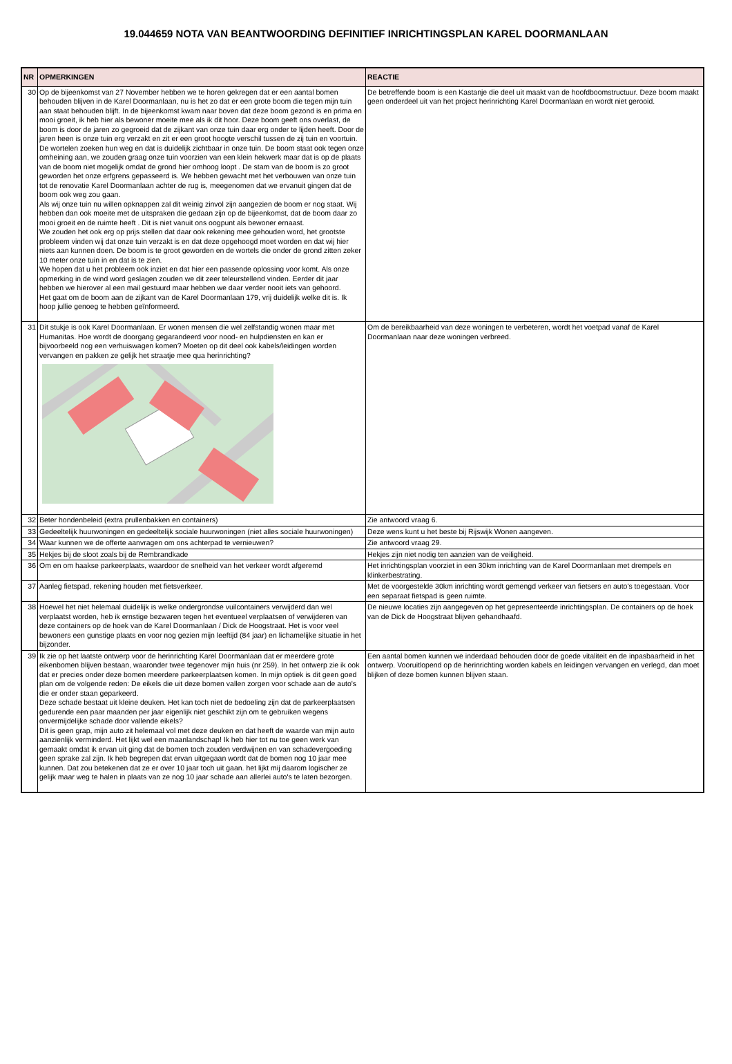19.044659 NOTA VAN BEANTWOORDING DEFINITIEF INRICHTINGSPLAN KAREL DOORMANLAAN
| NR | OPMERKINGEN | REACTIE |
| --- | --- | --- |
| 30 | Op de bijeenkomst van 27 November hebben we te horen gekregen dat er een aantal bomen behouden blijven in de Karel Doormanlaan, nu is het zo dat er een grote boom die tegen mijn tuin aan staat behouden blijft. In de bijeenkomst kwam naar boven dat deze boom gezond is en prima en mooi groeit, ik heb hier als bewoner moeite mee als ik dit hoor. Deze boom geeft ons overlast, de boom is door de jaren zo gegroeid dat de zijkant van onze tuin daar erg onder te lijden heeft. Door de jaren heen is onze tuin erg verzakt en zit er een groot hoogte verschil tussen de zij tuin en voortuin. De wortelen zoeken hun weg en dat is duidelijk zichtbaar in onze tuin. De boom staat ook tegen onze omheining aan, we zouden graag onze tuin voorzien van een klein hekwerk maar dat is op de plaats van de boom niet mogelijk omdat de grond hier omhoog loopt . De stam van de boom is zo groot geworden het onze erfgrens gepasseerd is. We hebben gewacht met het verbouwen van onze tuin tot de renovatie Karel Doormanlaan achter de rug is, meegenomen dat we ervanuit gingen dat de boom ook weg zou gaan. Als wij onze tuin nu willen opknappen zal dit weinig zinvol zijn aangezien de boom er nog staat. Wij hebben dan ook moeite met de uitspraken die gedaan zijn op de bijeenkomst, dat de boom daar zo mooi groeit en de ruimte heeft . Dit is niet vanuit ons oogpunt als bewoner ernaast. We zouden het ook erg op prijs stellen dat daar ook rekening mee gehouden word, het grootste probleem vinden wij dat onze tuin verzakt is en dat deze opgehoogd moet worden en dat wij hier niets aan kunnen doen. De boom is te groot geworden en de wortels die onder de grond zitten zeker 10 meter onze tuin in en dat is te zien. We hopen dat u het probleem ook inziet en dat hier een passende oplossing voor komt. Als onze opmerking in de wind word geslagen zouden we dit zeer teleurstellend vinden. Eerder dit jaar hebben we hierover al een mail gestuurd maar hebben we daar verder nooit iets van gehoord. Het gaat om de boom aan de zijkant van de Karel Doormanlaan 179, vrij duidelijk welke dit is. Ik hoop jullie genoeg te hebben geïnformeerd. | De betreffende boom is een Kastanje die deel uit maakt van de hoofdboomstructuur. Deze boom maakt geen onderdeel uit van het project herinrichting Karel Doormanlaan en wordt niet gerooid. |
| 31 | Dit stukje is ook Karel Doormanlaan. Er wonen mensen die wel zelfstandig wonen maar met Humanitas. Hoe wordt de doorgang gegarandeerd voor nood- en hulpdiensten en kan er bijvoorbeeld nog een verhuiswagen komen? Moeten op dit deel ook kabels/leidingen worden vervangen en pakken ze gelijk het straatje mee qua herinrichting? | Om de bereikbaarheid van deze woningen te verbeteren, wordt het voetpad vanaf de Karel Doormanlaan naar deze woningen verbreed. |
| 32 | Beter hondenbeleid (extra prullenbakken en containers) | Zie antwoord vraag 6. |
| 33 | Gedeeltelijk huurwoningen en gedeeltelijk sociale huurwoningen (niet alles sociale huurwoningen) | Deze wens kunt u het beste bij Rijswijk Wonen aangeven. |
| 34 | Waar kunnen we de offerte aanvragen om ons achterpad te vernieuwen? | Zie antwoord vraag 29. |
| 35 | Hekjes bij de sloot zoals bij de Rembrandkade | Hekjes zijn niet nodig ten aanzien van de veiligheid. |
| 36 | Om en om haakse parkeerplaats, waardoor de snelheid van het verkeer wordt afgeremd | Het inrichtingsplan voorziet in een 30km inrichting van de Karel Doormanlaan met drempels en klinkerbestrating. |
| 37 | Aanleg fietspad, rekening houden met fietsverkeer. | Met de voorgestelde 30km inrichting wordt gemengd verkeer van fietsers en auto's toegestaan. Voor een separaat fietspad is geen ruimte. |
| 38 | Hoewel het niet helemaal duidelijk is welke ondergrondse vuilcontainers verwijderd dan wel verplaatst worden, heb ik ernstige bezwaren tegen het eventueel verplaatsen of verwijderen van deze containers op de hoek van de Karel Doormanlaan / Dick de Hoogstraat. Het is voor veel bewoners een gunstige plaats en voor nog gezien mijn leeftijd (84 jaar) en lichamelijke situatie in het bijzonder. | De nieuwe locaties zijn aangegeven op het gepresenteerde inrichtingsplan. De containers op de hoek van de Dick de Hoogstraat blijven gehandhaafd. |
| 39 | Ik zie op het laatste ontwerp voor de herinrichting Karel Doormanlaan dat er meerdere grote eikenbomen blijven bestaan, waaronder twee tegenover mijn huis (nr 259). In het ontwerp zie ik ook dat er precies onder deze bomen meerdere parkeerplaatsen komen. In mijn optiek is dit geen goed plan om de volgende reden: De eikels die uit deze bomen vallen zorgen voor schade aan de auto's die er onder staan geparkeerd. Deze schade bestaat uit kleine deuken. Het kan toch niet de bedoeling zijn dat de parkeerplaatsen gedurende een paar maanden per jaar eigenlijk niet geschikt zijn om te gebruiken wegens onvermijdelijke schade door vallende eikels? Dit is geen grap, mijn auto zit helemaal vol met deze deuken en dat heeft de waarde van mijn auto aanzienlijk verminderd. Het lijkt wel een maanlandschap! Ik heb hier tot nu toe geen werk van gemaakt omdat ik ervan uit ging dat de bomen toch zouden verdwijnen en van schadevergoeding geen sprake zal zijn. Ik heb begrepen dat ervan uitgegaan wordt dat de bomen nog 10 jaar mee kunnen. Dat zou betekenen dat ze er over 10 jaar toch uit gaan. het lijkt mij daarom logischer ze gelijk maar weg te halen in plaats van ze nog 10 jaar schade aan allerlei auto's te laten bezorgen. | Een aantal bomen kunnen we inderdaad behouden door de goede vitaliteit en de inpasbaarheid in het ontwerp. Vooruitlopend op de herinrichting worden kabels en leidingen vervangen en verlegd, dan moet blijken of deze bomen kunnen blijven staan. |